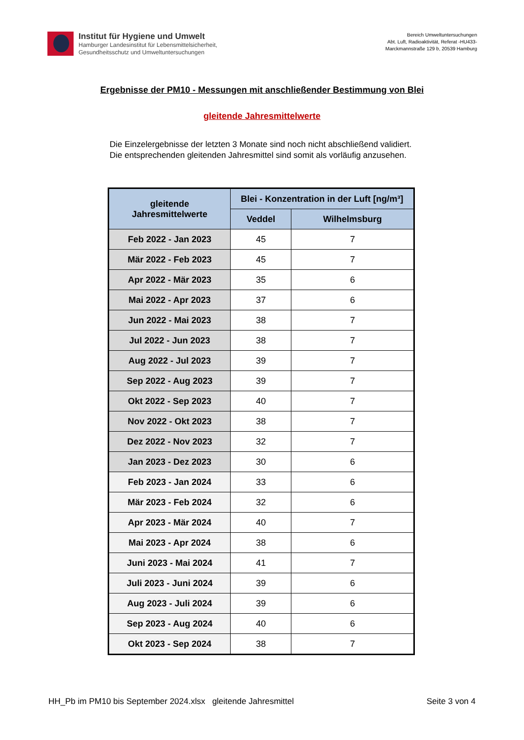Institut für Hygiene und Umwelt
Hamburger Landesinstitut für Lebensmittelsicherheit,
Gesundheitsschutz und Umweltuntersuchungen
Bereich Umweltuntersuchungen
Abt. Luft, Radioaktivität, Referat -HU433-
Marckmannstraße 129 b, 20539 Hamburg
Ergebnisse der PM10 - Messungen mit anschließender Bestimmung von Blei
gleitende Jahresmittelwerte
Die Einzelergebnisse der letzten 3 Monate sind noch nicht abschließend validiert. Die entsprechenden gleitenden Jahresmittel sind somit als vorläufig anzusehen.
| gleitende Jahresmittelwerte | Blei - Konzentration in der Luft [ng/m³] | |
| --- | --- | --- |
| | Veddel | Wilhelmsburg |
| Feb 2022 - Jan 2023 | 45 | 7 |
| Mär 2022 - Feb 2023 | 45 | 7 |
| Apr 2022 - Mär 2023 | 35 | 6 |
| Mai 2022 - Apr 2023 | 37 | 6 |
| Jun 2022 - Mai 2023 | 38 | 7 |
| Jul 2022 - Jun 2023 | 38 | 7 |
| Aug 2022 - Jul 2023 | 39 | 7 |
| Sep 2022 - Aug 2023 | 39 | 7 |
| Okt 2022 - Sep 2023 | 40 | 7 |
| Nov 2022 - Okt 2023 | 38 | 7 |
| Dez 2022 - Nov 2023 | 32 | 7 |
| Jan 2023 - Dez 2023 | 30 | 6 |
| Feb 2023 - Jan 2024 | 33 | 6 |
| Mär 2023 - Feb 2024 | 32 | 6 |
| Apr 2023 - Mär 2024 | 40 | 7 |
| Mai 2023 - Apr 2024 | 38 | 6 |
| Juni 2023 - Mai 2024 | 41 | 7 |
| Juli 2023 - Juni 2024 | 39 | 6 |
| Aug 2023 - Juli 2024 | 39 | 6 |
| Sep 2023 - Aug 2024 | 40 | 6 |
| Okt 2023 - Sep 2024 | 38 | 7 |
HH_Pb im PM10 bis September 2024.xlsx gleitende Jahresmittel Seite 3 von 4